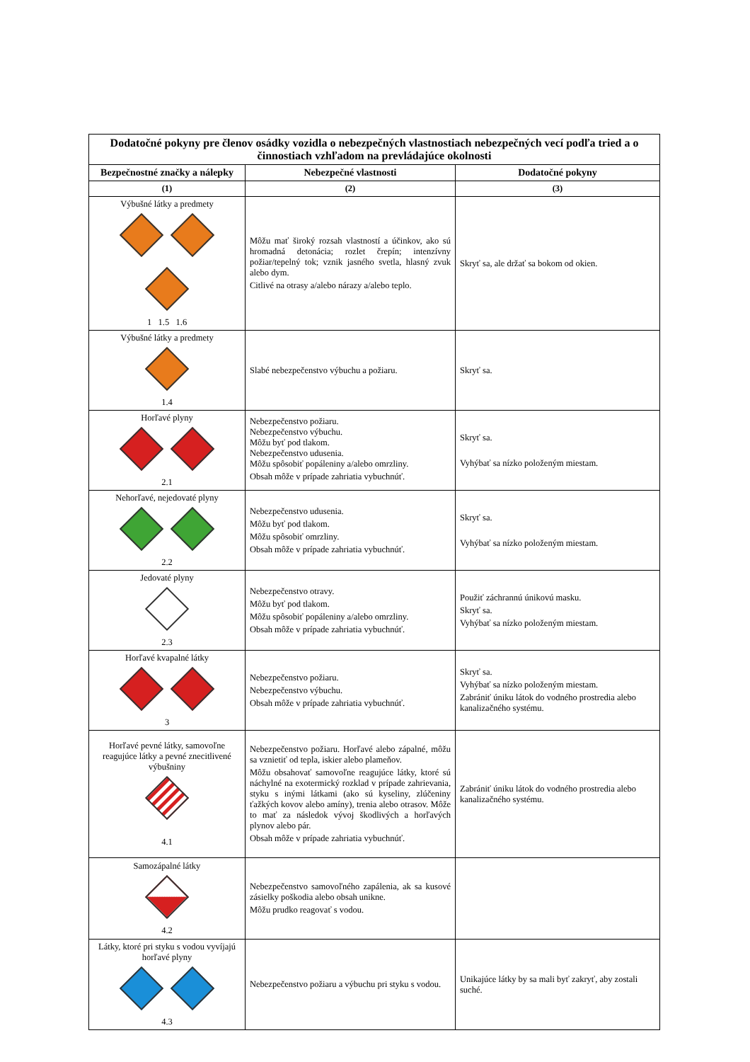| Dodatočné pokyny pre členov osádky vozidla o nebezpečných vlastnostiach nebezpečných vecí podľa tried a o činnostiach vzhľadom na prevládajúce okolnosti | | |
| --- | --- | --- |
| Bezpečnostné značky a nálepky | Nebezpečné vlastnosti | Dodatočné pokyny |
| (1) | (2) | (3) |
| Výbušné látky a predmety 1 1.5 1.6 | Môžu mať široký rozsah vlastností a účinkov, ako sú hromadná detonácia; rozlet črepín; intenzívny požiar/tepelný tok; vznik jasného svetla, hlasný zvuk alebo dym. Citlivé na otrasy a/alebo nárazy a/alebo teplo. | Skryť sa, ale držať sa bokom od okien. |
| Výbušné látky a predmety 1.4 | Slabé nebezpečenstvo výbuchu a požiaru. | Skryť sa. |
| Horľavé plyny 2.1 | Nebezpečenstvo požiaru. Nebezpečenstvo výbuchu. Môžu byť pod tlakom. Nebezpečenstvo udusenia. Môžu spôsobiť popáleniny a/alebo omrzliny. Obsah môže v prípade zahriatia vybuchnúť. | Skryť sa. Vyhýbať sa nízko položeným miestam. |
| Nehorľavé, nejedovaté plyny 2.2 | Nebezpečenstvo udusenia. Môžu byť pod tlakom. Môžu spôsobiť omrzliny. Obsah môže v prípade zahriatia vybuchnúť. | Skryť sa. Vyhýbať sa nízko položeným miestam. |
| Jedovaté plyny 2.3 | Nebezpečenstvo otravy. Môžu byť pod tlakom. Môžu spôsobiť popáleniny a/alebo omrzliny. Obsah môže v prípade zahriatia vybuchnúť. | Použiť záchrannú únikovú masku. Skryť sa. Vyhýbať sa nízko položeným miestam. |
| Horľavé kvapalné látky 3 | Nebezpečenstvo požiaru. Nebezpečenstvo výbuchu. Obsah môže v prípade zahriatia vybuchnúť. | Skryť sa. Vyhýbať sa nízko položeným miestam. Zabrániť úniku látok do vodného prostredia alebo kanalizačného systému. |
| Horľavé pevné látky, samovoľne reagujúce látky a pevné znecitlivené výbušniny 4.1 | Nebezpečenstvo požiaru. Horľavé alebo zápalné, môžu sa vznietiť od tepla, iskier alebo plameňov. Môžu obsahovať samovoľne reagujúce látky, ktoré sú náchylné na exotermický rozklad v prípade zahrievania, styku s inými látkami (ako sú kyseliny, zlúčeniny ťažkých kovov alebo amíny), trenia alebo otrasov. Môže to mať za následok vývoj škodlivých a horľavých plynov alebo pár. Obsah môže v prípade zahriatia vybuchnúť. | Zabrániť úniku látok do vodného prostredia alebo kanalizačného systému. |
| Samozápalné látky 4.2 | Nebezpečenstvo samovoľného zapálenia, ak sa kusové zásielky poškodia alebo obsah unikne. Môžu prudko reagovať s vodou. | |
| Látky, ktoré pri styku s vodou vyvíjajú horľavé plyny 4.3 | Nebezpečenstvo požiaru a výbuchu pri styku s vodou. | Unikajúce látky by sa mali byť zakryť, aby zostali suché. |